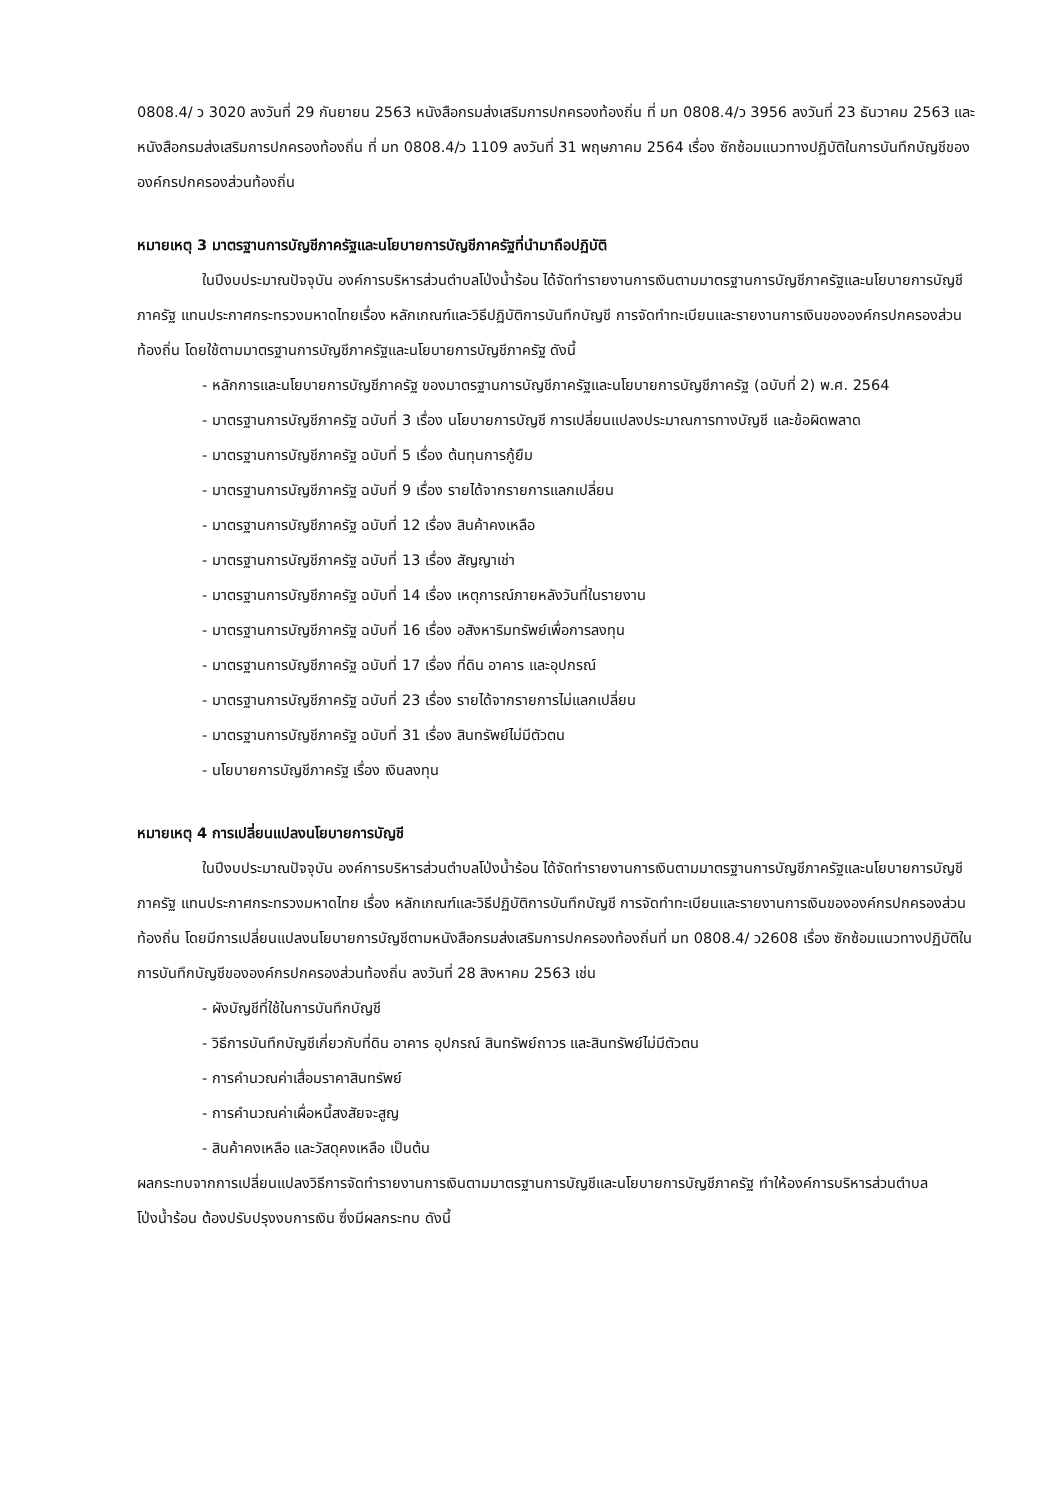0808.4/ ว 3020 ลงวันที่ 29 กันยายน 2563 หนังสือกรมส่งเสริมการปกครองท้องถิ่น ที่ มท 0808.4/ว 3956 ลงวันที่ 23 ธันวาคม 2563 และหนังสือกรมส่งเสริมการปกครองท้องถิ่น ที่ มท 0808.4/ว 1109 ลงวันที่ 31 พฤษภาคม 2564 เรื่อง ซักซ้อมแนวทางปฏิบัติในการบันทึกบัญชีขององค์กรปกครองส่วนท้องถิ่น
หมายเหตุ 3 มาตรฐานการบัญชีภาครัฐและนโยบายการบัญชีภาครัฐที่นำมาถือปฏิบัติ
ในปีงบประมาณปัจจุบัน องค์การบริหารส่วนตำบลโป่งน้ำร้อน ได้จัดทำรายงานการเงินตามมาตรฐานการบัญชีภาครัฐและนโยบายการบัญชีภาครัฐ แทนประกาศกระทรวงมหาดไทยเรื่อง หลักเกณฑ์และวิธีปฏิบัติการบันทึกบัญชี การจัดทำทะเบียนและรายงานการเงินขององค์กรปกครองส่วนท้องถิ่น โดยใช้ตามมาตรฐานการบัญชีภาครัฐและนโยบายการบัญชีภาครัฐ ดังนี้
- หลักการและนโยบายการบัญชีภาครัฐ ของมาตรฐานการบัญชีภาครัฐและนโยบายการบัญชีภาครัฐ (ฉบับที่ 2) พ.ศ. 2564
- มาตรฐานการบัญชีภาครัฐ ฉบับที่ 3 เรื่อง นโยบายการบัญชี การเปลี่ยนแปลงประมาณการทางบัญชี และข้อผิดพลาด
- มาตรฐานการบัญชีภาครัฐ ฉบับที่ 5 เรื่อง ต้นทุนการกู้ยืม
- มาตรฐานการบัญชีภาครัฐ ฉบับที่ 9 เรื่อง รายได้จากรายการแลกเปลี่ยน
- มาตรฐานการบัญชีภาครัฐ ฉบับที่ 12 เรื่อง สินค้าคงเหลือ
- มาตรฐานการบัญชีภาครัฐ ฉบับที่ 13 เรื่อง สัญญาเช่า
- มาตรฐานการบัญชีภาครัฐ ฉบับที่ 14 เรื่อง เหตุการณ์ภายหลังวันที่ในรายงาน
- มาตรฐานการบัญชีภาครัฐ ฉบับที่ 16 เรื่อง อสังหาริมทรัพย์เพื่อการลงทุน
- มาตรฐานการบัญชีภาครัฐ ฉบับที่ 17 เรื่อง ที่ดิน อาคาร และอุปกรณ์
- มาตรฐานการบัญชีภาครัฐ ฉบับที่ 23 เรื่อง รายได้จากรายการไม่แลกเปลี่ยน
- มาตรฐานการบัญชีภาครัฐ ฉบับที่ 31 เรื่อง สินทรัพย์ไม่มีตัวตน
- นโยบายการบัญชีภาครัฐ เรื่อง เงินลงทุน
หมายเหตุ 4 การเปลี่ยนแปลงนโยบายการบัญชี
ในปีงบประมาณปัจจุบัน องค์การบริหารส่วนตำบลโป่งน้ำร้อน ได้จัดทำรายงานการเงินตามมาตรฐานการบัญชีภาครัฐและนโยบายการบัญชีภาครัฐ แทนประกาศกระทรวงมหาดไทย เรื่อง หลักเกณฑ์และวิธีปฏิบัติการบันทึกบัญชี การจัดทำทะเบียนและรายงานการเงินขององค์กรปกครองส่วนท้องถิ่น โดยมีการเปลี่ยนแปลงนโยบายการบัญชีตามหนังสือกรมส่งเสริมการปกครองท้องถิ่นที่ มท 0808.4/ ว2608 เรื่อง ซักซ้อมแนวทางปฏิบัติในการบันทึกบัญชีขององค์กรปกครองส่วนท้องถิ่น ลงวันที่ 28 สิงหาคม 2563 เช่น
- ผังบัญชีที่ใช้ในการบันทึกบัญชี
- วิธีการบันทึกบัญชีเกี่ยวกับที่ดิน อาคาร อุปกรณ์ สินทรัพย์ถาวร และสินทรัพย์ไม่มีตัวตน
- การคำนวณค่าเสื่อมราคาสินทรัพย์
- การคำนวณค่าเผื่อหนี้สงสัยจะสูญ
- สินค้าคงเหลือ และวัสดุคงเหลือ เป็นต้น
ผลกระทบจากการเปลี่ยนแปลงวิธีการจัดทำรายงานการเงินตามมาตรฐานการบัญชีและนโยบายการบัญชีภาครัฐ ทำให้องค์การบริหารส่วนตำบลโป่งน้ำร้อน ต้องปรับปรุงงบการเงิน ซึ่งมีผลกระทบ ดังนี้